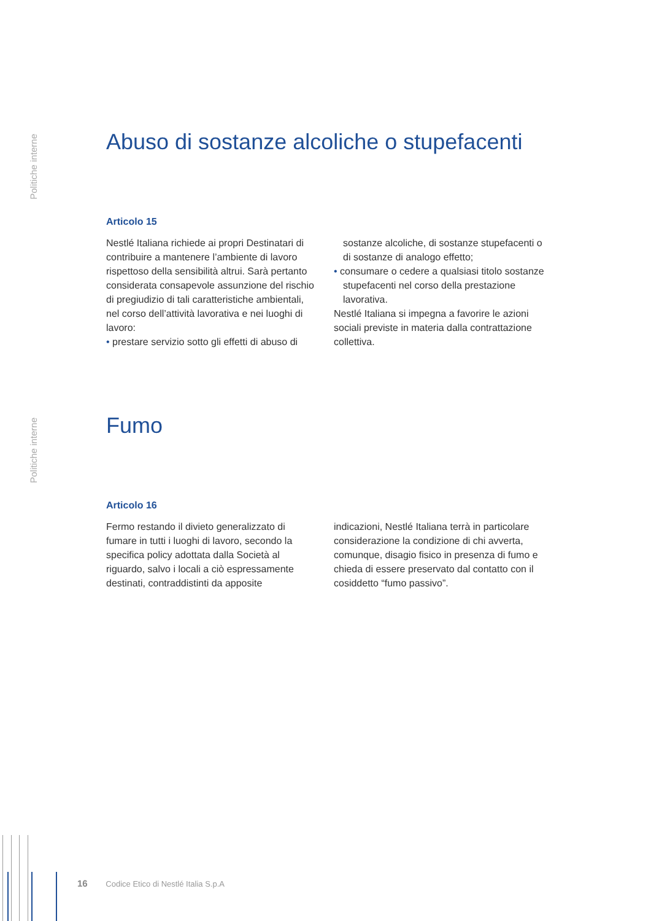Politiche interne
Abuso di sostanze alcoliche o stupefacenti
Articolo 15
Nestlé Italiana richiede ai propri Destinatari di contribuire a mantenere l’ambiente di lavoro rispettoso della sensibilità altrui. Sarà pertanto considerata consapevole assunzione del rischio di pregiudizio di tali caratteristiche ambientali, nel corso dell’attività lavorativa e nei luoghi di lavoro:
• prestare servizio sotto gli effetti di abuso di
sostanze alcoliche, di sostanze stupefacenti o di sostanze di analogo effetto;
• consumare o cedere a qualsiasi titolo sostanze stupefacenti nel corso della prestazione lavorativa.
Nestlé Italiana si impegna a favorire le azioni sociali previste in materia dalla contrattazione collettiva.
Politiche interne
Fumo
Articolo 16
Fermo restando il divieto generalizzato di fumare in tutti i luoghi di lavoro, secondo la specifica policy adottata dalla Società al riguardo, salvo i locali a ciò espressamente destinati, contraddistinti da apposite
indicazioni, Nestlé Italiana terrà in particolare considerazione la condizione di chi avverta, comunque, disagio fisico in presenza di fumo e chieda di essere preservato dal contatto con il cosiddetto “fumo passivo”.
16 Codice Etico di Nestlé Italia S.p.A